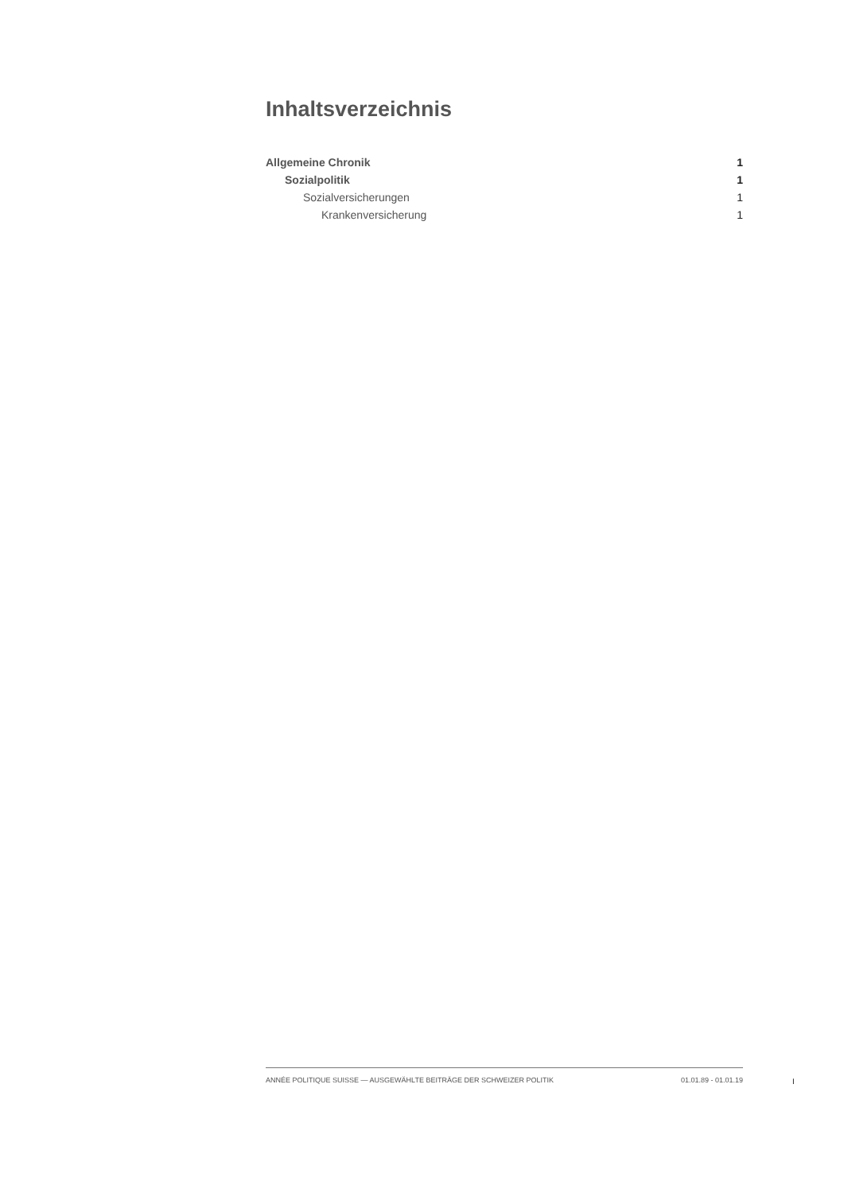Inhaltsverzeichnis
Allgemeine Chronik 1
Sozialpolitik 1
Sozialversicherungen 1
Krankenversicherung 1
ANNÉE POLITIQUE SUISSE — AUSGEWÄHLTE BEITRÄGE DER SCHWEIZER POLITIK 01.01.89 - 01.01.19
I